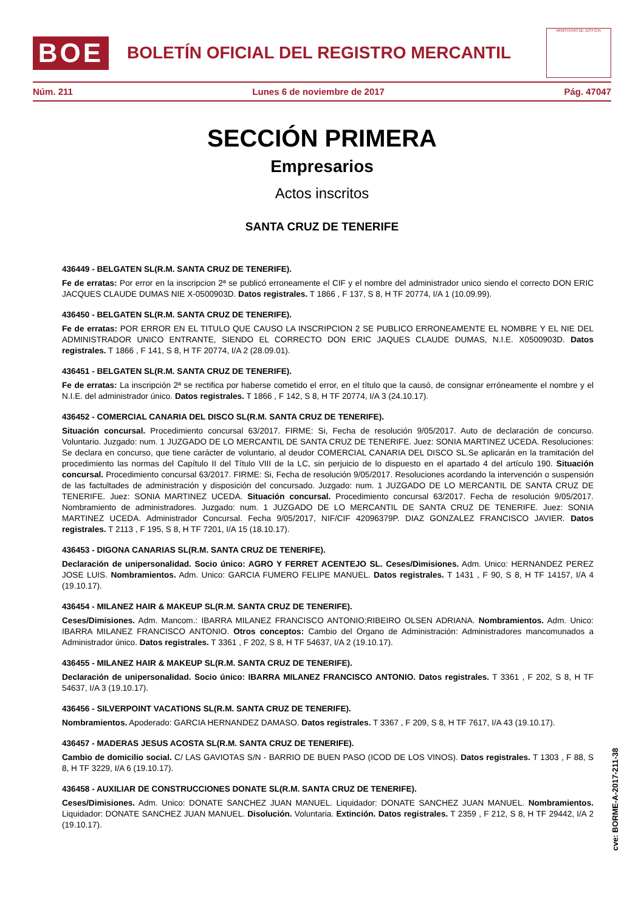BOE
BOLETÍN OFICIAL DEL REGISTRO MERCANTIL
MINISTERIO DE JUSTICIA
Núm. 211 Lunes 6 de noviembre de 2017 Pág. 47047
SECCIÓN PRIMERA
Empresarios
Actos inscritos
SANTA CRUZ DE TENERIFE
436449 - BELGATEN SL(R.M. SANTA CRUZ DE TENERIFE).
Fe de erratas: Por error en la inscripcion 2ª se publicó erroneamente el CIF y el nombre del administrador unico siendo el correcto DON ERIC JACQUES CLAUDE DUMAS NIE X-0500903D. Datos registrales. T 1866 , F 137, S 8, H TF 20774, I/A 1 (10.09.99).
436450 - BELGATEN SL(R.M. SANTA CRUZ DE TENERIFE).
Fe de erratas: POR ERROR EN EL TITULO QUE CAUSO LA INSCRIPCION 2 SE PUBLICO ERRONEAMENTE EL NOMBRE Y EL NIE DEL ADMINISTRADOR UNICO ENTRANTE, SIENDO EL CORRECTO DON ERIC JAQUES CLAUDE DUMAS, N.I.E. X0500903D. Datos registrales. T 1866 , F 141, S 8, H TF 20774, I/A 2 (28.09.01).
436451 - BELGATEN SL(R.M. SANTA CRUZ DE TENERIFE).
Fe de erratas: La inscripción 2ª se rectifica por haberse cometido el error, en el título que la causó, de consignar erróneamente el nombre y el N.I.E. del administrador único. Datos registrales. T 1866 , F 142, S 8, H TF 20774, I/A 3 (24.10.17).
436452 - COMERCIAL CANARIA DEL DISCO SL(R.M. SANTA CRUZ DE TENERIFE).
Situación concursal. Procedimiento concursal 63/2017. FIRME: Si, Fecha de resolución 9/05/2017. Auto de declaración de concurso. Voluntario. Juzgado: num. 1 JUZGADO DE LO MERCANTIL DE SANTA CRUZ DE TENERIFE. Juez: SONIA MARTINEZ UCEDA. Resoluciones: Se declara en concurso, que tiene carácter de voluntario, al deudor COMERCIAL CANARIA DEL DISCO SL.Se aplicarán en la tramitación del procedimiento las normas del Capítulo II del Título VIII de la LC, sin perjuicio de lo dispuesto en el apartado 4 del artículo 190. Situación concursal. Procedimiento concursal 63/2017. FIRME: Si, Fecha de resolución 9/05/2017. Resoluciones acordando la intervención o suspensión de las factultades de administración y disposición del concursado. Juzgado: num. 1 JUZGADO DE LO MERCANTIL DE SANTA CRUZ DE TENERIFE. Juez: SONIA MARTINEZ UCEDA. Situación concursal. Procedimiento concursal 63/2017. Fecha de resolución 9/05/2017. Nombramiento de administradores. Juzgado: num. 1 JUZGADO DE LO MERCANTIL DE SANTA CRUZ DE TENERIFE. Juez: SONIA MARTINEZ UCEDA. Administrador Concursal. Fecha 9/05/2017, NIF/CIF 42096379P. DIAZ GONZALEZ FRANCISCO JAVIER. Datos registrales. T 2113 , F 195, S 8, H TF 7201, I/A 15 (18.10.17).
436453 - DIGONA CANARIAS SL(R.M. SANTA CRUZ DE TENERIFE).
Declaración de unipersonalidad. Socio único: AGRO Y FERRET ACENTEJO SL. Ceses/Dimisiones. Adm. Unico: HERNANDEZ PEREZ JOSE LUIS. Nombramientos. Adm. Unico: GARCIA FUMERO FELIPE MANUEL. Datos registrales. T 1431 , F 90, S 8, H TF 14157, I/A 4 (19.10.17).
436454 - MILANEZ HAIR & MAKEUP SL(R.M. SANTA CRUZ DE TENERIFE).
Ceses/Dimisiones. Adm. Mancom.: IBARRA MILANEZ FRANCISCO ANTONIO;RIBEIRO OLSEN ADRIANA. Nombramientos. Adm. Unico: IBARRA MILANEZ FRANCISCO ANTONIO. Otros conceptos: Cambio del Organo de Administración: Administradores mancomunados a Administrador único. Datos registrales. T 3361 , F 202, S 8, H TF 54637, I/A 2 (19.10.17).
436455 - MILANEZ HAIR & MAKEUP SL(R.M. SANTA CRUZ DE TENERIFE).
Declaración de unipersonalidad. Socio único: IBARRA MILANEZ FRANCISCO ANTONIO. Datos registrales. T 3361 , F 202, S 8, H TF 54637, I/A 3 (19.10.17).
436456 - SILVERPOINT VACATIONS SL(R.M. SANTA CRUZ DE TENERIFE).
Nombramientos. Apoderado: GARCIA HERNANDEZ DAMASO. Datos registrales. T 3367 , F 209, S 8, H TF 7617, I/A 43 (19.10.17).
436457 - MADERAS JESUS ACOSTA SL(R.M. SANTA CRUZ DE TENERIFE).
Cambio de domicilio social. C/ LAS GAVIOTAS S/N - BARRIO DE BUEN PASO (ICOD DE LOS VINOS). Datos registrales. T 1303 , F 88, S 8, H TF 3229, I/A 6 (19.10.17).
436458 - AUXILIAR DE CONSTRUCCIONES DONATE SL(R.M. SANTA CRUZ DE TENERIFE).
Ceses/Dimisiones. Adm. Unico: DONATE SANCHEZ JUAN MANUEL. Liquidador: DONATE SANCHEZ JUAN MANUEL. Nombramientos. Liquidador: DONATE SANCHEZ JUAN MANUEL. Disolución. Voluntaria. Extinción. Datos registrales. T 2359 , F 212, S 8, H TF 29442, I/A 2 (19.10.17).
cve: BORME-A-2017-211-38